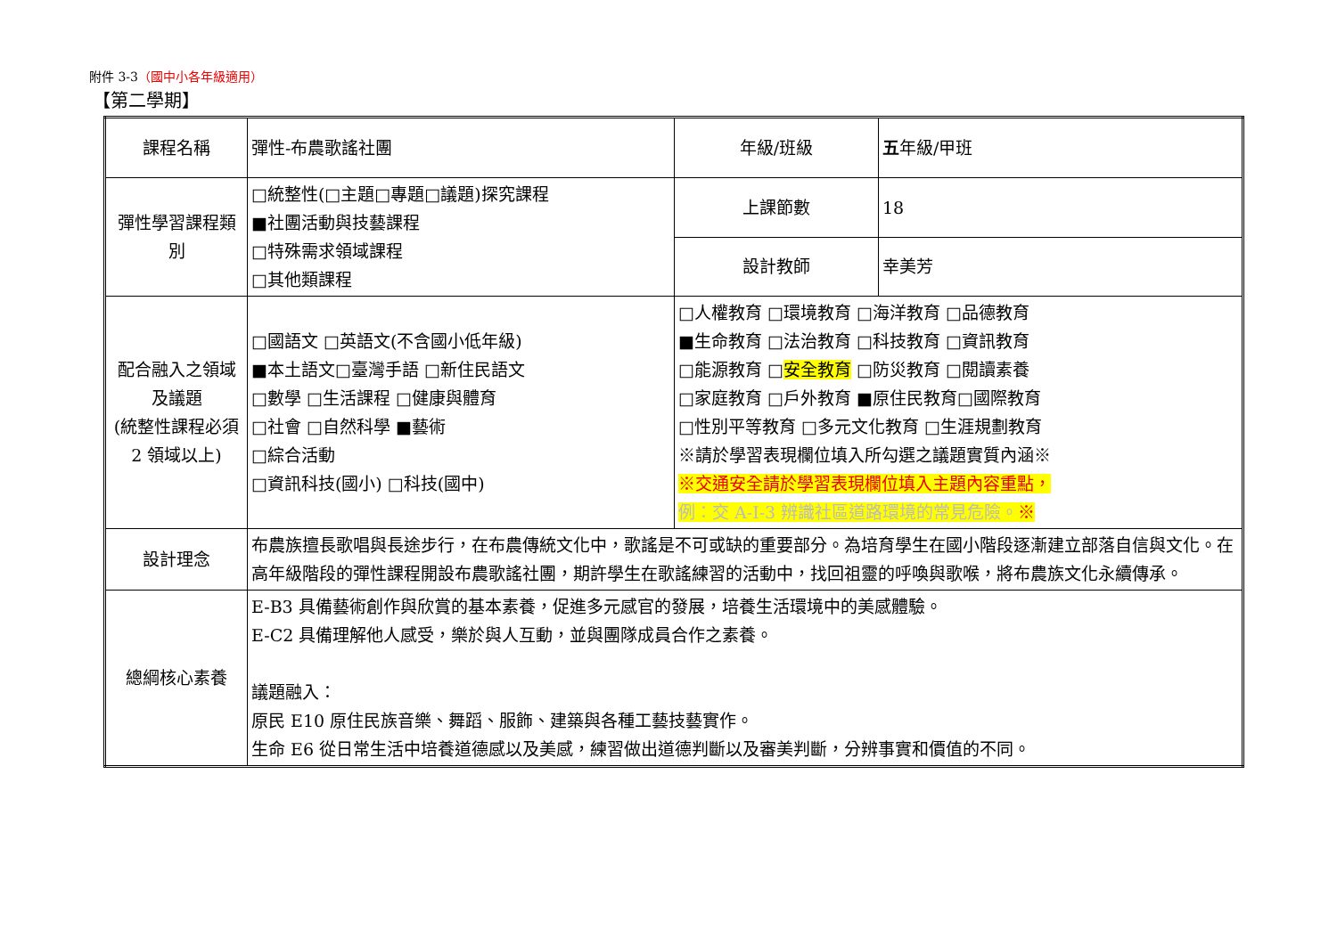附件 3-3（國中小各年級適用）
【第二學期】
| 課程名稱 | 彈性-布農歌謠社團 | 年級/班級 | 五 年級/甲班 |
| 彈性學習課程類別 | □統整性(□主題□專題□議題)探究課程 ■社團活動與技藝課程 □特殊需求領域課程 □其他類課程 | 上課節數 | 18 |
| | | 設計教師 | 幸美芳 |
| 配合融入之領域及議題 (統整性課程必須 2 領域以上) | □國語文 □英語文(不含國小低年級) ■本土語文□臺灣手語 □新住民語文 □數學 □生活課程 □健康與體育 □社會 □自然科學 ■藝術 □綜合活動 □資訊科技(國小) □科技(國中) | □人權教育 □環境教育 □海洋教育 □品德教育 ■生命教育 □法治教育 □科技教育 □資訊教育 □能源教育 □ 安全教育 □防災教育 □閱讀素養 □家庭教育 □戶外教育 ■原住民教育□國際教育 □性別平等教育 □多元文化教育 □生涯規劃教育 ※請於學習表現欄位填入所勾選之議題實質內涵※ ※交通安全請於學習表現欄位填入主題內容重點， 例：交 A-I-3 辨識社區道路環境的常見危險。 ※ | |
| 設計理念 | 布農族擅長歌唱與長途步行，在布農傳統文化中，歌謠是不可或缺的重要部分。為培育學生在國小階段逐漸建立部落自信與文化。在高年級階段的彈性課程開設布農歌謠社團，期許學生在歌謠練習的活動中，找回祖靈的呼喚與歌喉，將布農族文化永續傳承。 | | |
| 總綱核心素養 | E-B3 具備藝術創作與欣賞的基本素養，促進多元感官的發展，培養生活環境中的美感體驗。 E-C2 具備理解他人感受，樂於與人互動，並與團隊成員合作之素養。 議題融入： 原民 E10 原住民族音樂、舞蹈、服飾、建築與各種工藝技藝實作。 生命 E6 從日常生活中培養道德感以及美感，練習做出道德判斷以及審美判斷，分辨事實和價值的不同。 | | |